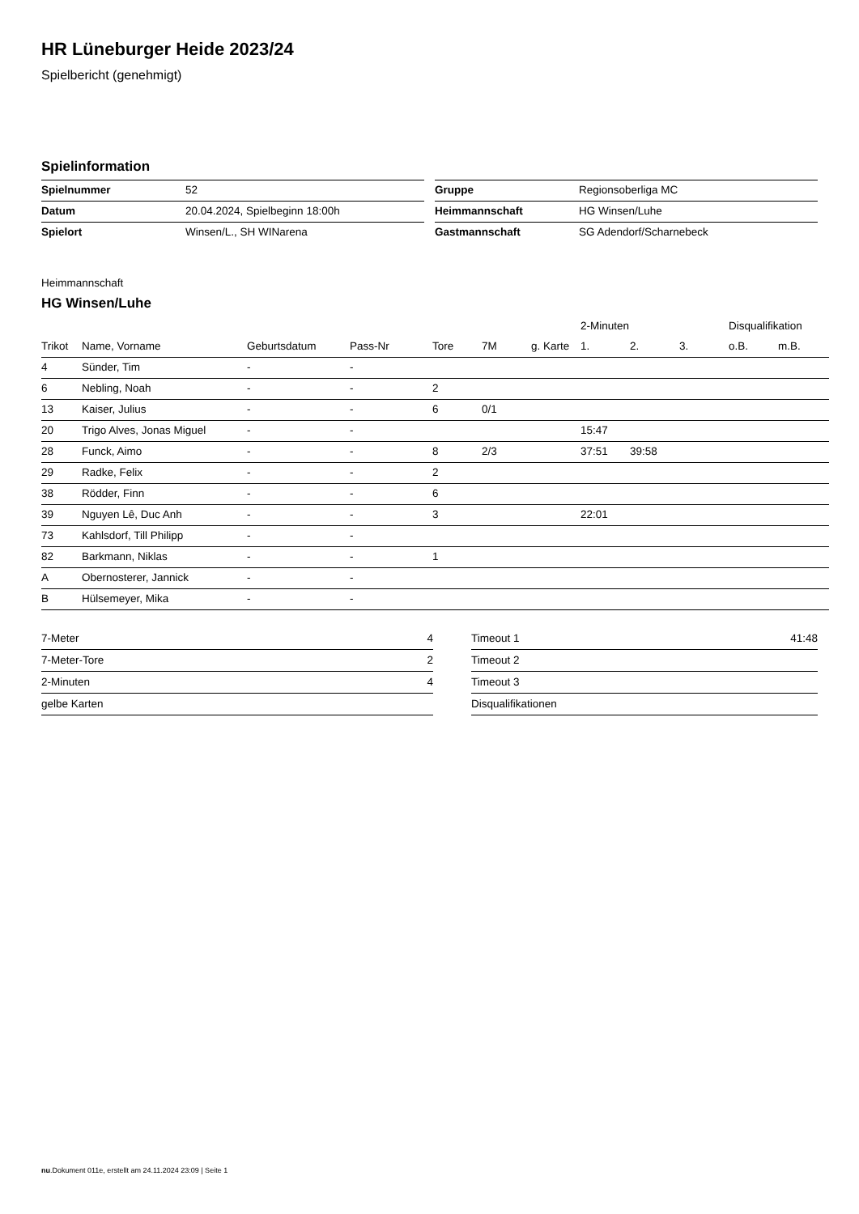HR Lüneburger Heide 2023/24
Spielbericht (genehmigt)
Spielinformation
| Spielnummer | 52 |
| Datum | 20.04.2024, Spielbeginn 18:00h |
| Spielort | Winsen/L., SH WINarena |
| Gruppe | Regionsoberliga MC |
| Heimmannschaft | HG Winsen/Luhe |
| Gastmannschaft | SG Adendorf/Scharnebeck |
Heimmannschaft
HG Winsen/Luhe
| | | | | | | | 2-Minuten | | | Disqualifikation | |
| --- | --- | --- | --- | --- | --- | --- | --- | --- | --- | --- | --- |
| Trikot | Name, Vorname | Geburtsdatum | Pass-Nr | Tore | 7M | g. Karte | 1. | 2. | 3. | o.B. | m.B. |
| 4 | Sünder, Tim | - | - | | | | | | | | |
| 6 | Nebling, Noah | - | - | 2 | | | | | | | |
| 13 | Kaiser, Julius | - | - | 6 | 0/1 | | | | | | |
| 20 | Trigo Alves, Jonas Miguel | - | - | | | | 15:47 | | | | |
| 28 | Funck, Aimo | - | - | 8 | 2/3 | | 37:51 | 39:58 | | | |
| 29 | Radke, Felix | - | - | 2 | | | | | | | |
| 38 | Rödder, Finn | - | - | 6 | | | | | | | |
| 39 | Nguyen Lê, Duc Anh | - | - | 3 | | | 22:01 | | | | |
| 73 | Kahlsdorf, Till Philipp | - | - | | | | | | | | |
| 82 | Barkmann, Niklas | - | - | 1 | | | | | | | |
| A | Obernosterer, Jannick | - | - | | | | | | | | |
| B | Hülsemeyer, Mika | - | - | | | | | | | | |
| 7-Meter | 4 |
| 7-Meter-Tore | 2 |
| 2-Minuten | 4 |
| gelbe Karten | |
| Timeout 1 | 41:48 |
| Timeout 2 | |
| Timeout 3 | |
| Disqualifikationen | |
nu.Dokument 011e, erstellt am 24.11.2024 23:09 | Seite 1